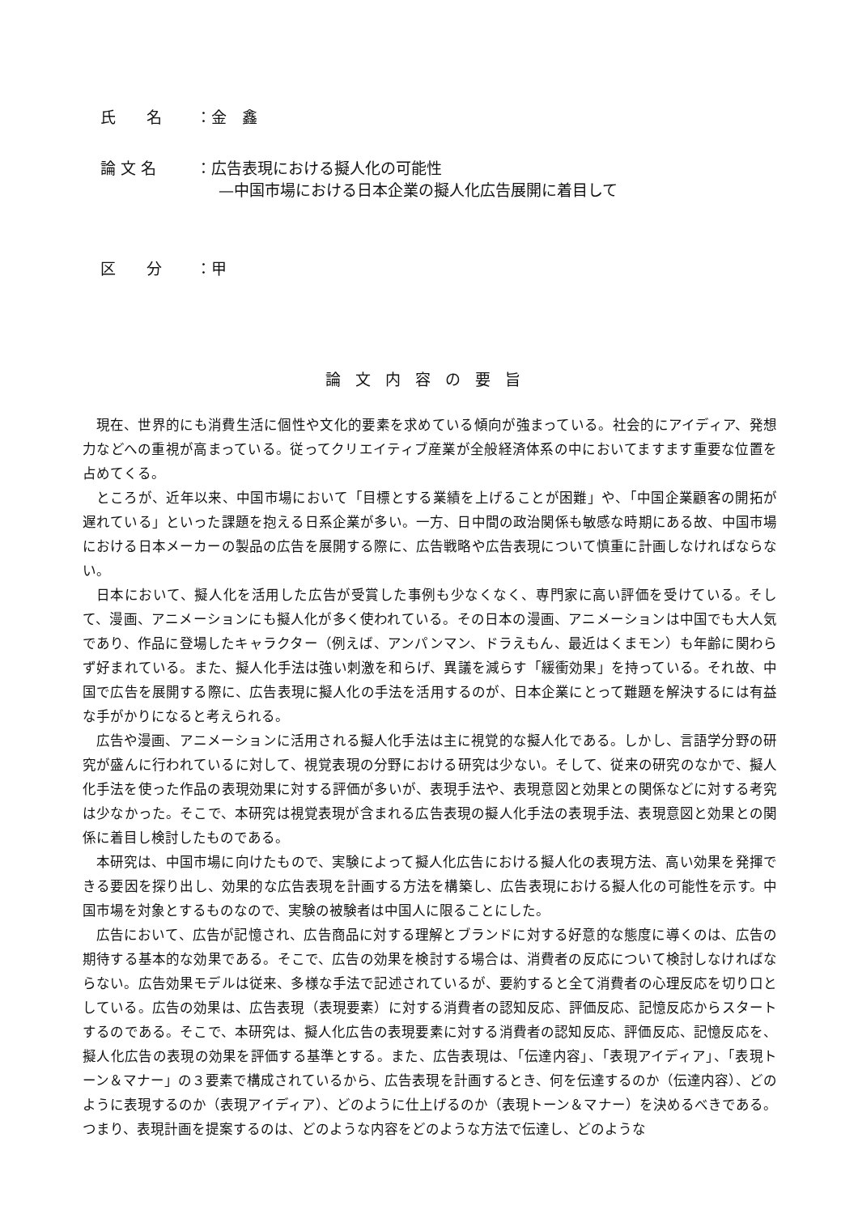氏　　名 ：金　鑫
論 文 名 ：広告表現における擬人化の可能性
—中国市場における日本企業の擬人化広告展開に着目して
区　　分 ：甲
論文内容の要旨
現在、世界的にも消費生活に個性や文化的要素を求めている傾向が強まっている。社会的にアイディア、発想力などへの重視が高まっている。従ってクリエイティブ産業が全般経済体系の中においてますます重要な位置を占めてくる。
ところが、近年以来、中国市場において「目標とする業績を上げることが困難」や、「中国企業顧客の開拓が遅れている」といった課題を抱える日系企業が多い。一方、日中間の政治関係も敏感な時期にある故、中国市場における日本メーカーの製品の広告を展開する際に、広告戦略や広告表現について慎重に計画しなければならない。
日本において、擬人化を活用した広告が受賞した事例も少なくなく、専門家に高い評価を受けている。そして、漫画、アニメーションにも擬人化が多く使われている。その日本の漫画、アニメーションは中国でも大人気であり、作品に登場したキャラクター（例えば、アンパンマン、ドラえもん、最近はくまモン）も年齢に関わらず好まれている。また、擬人化手法は強い刺激を和らげ、異議を減らす「緩衝効果」を持っている。それ故、中国で広告を展開する際に、広告表現に擬人化の手法を活用するのが、日本企業にとって難題を解決するには有益な手がかりになると考えられる。
広告や漫画、アニメーションに活用される擬人化手法は主に視覚的な擬人化である。しかし、言語学分野の研究が盛んに行われているに対して、視覚表現の分野における研究は少ない。そして、従来の研究のなかで、擬人化手法を使った作品の表現効果に対する評価が多いが、表現手法や、表現意図と効果との関係などに対する考究は少なかった。そこで、本研究は視覚表現が含まれる広告表現の擬人化手法の表現手法、表現意図と効果との関係に着目し検討したものである。
本研究は、中国市場に向けたもので、実験によって擬人化広告における擬人化の表現方法、高い効果を発揮できる要因を探り出し、効果的な広告表現を計画する方法を構築し、広告表現における擬人化の可能性を示す。中国市場を対象とするものなので、実験の被験者は中国人に限ることにした。
広告において、広告が記憶され、広告商品に対する理解とブランドに対する好意的な態度に導くのは、広告の期待する基本的な効果である。そこで、広告の効果を検討する場合は、消費者の反応について検討しなければならない。広告効果モデルは従来、多様な手法で記述されているが、要約すると全て消費者の心理反応を切り口としている。広告の効果は、広告表現（表現要素）に対する消費者の認知反応、評価反応、記憶反応からスタートするのである。そこで、本研究は、擬人化広告の表現要素に対する消費者の認知反応、評価反応、記憶反応を、擬人化広告の表現の効果を評価する基準とする。また、広告表現は、「伝達内容」、「表現アイディア」、「表現トーン＆マナー」の３要素で構成されているから、広告表現を計画するとき、何を伝達するのか（伝達内容）、どのように表現するのか（表現アイディア）、どのように仕上げるのか（表現トーン＆マナー）を決めるべきである。つまり、表現計画を提案するのは、どのような内容をどのような方法で伝達し、どのような